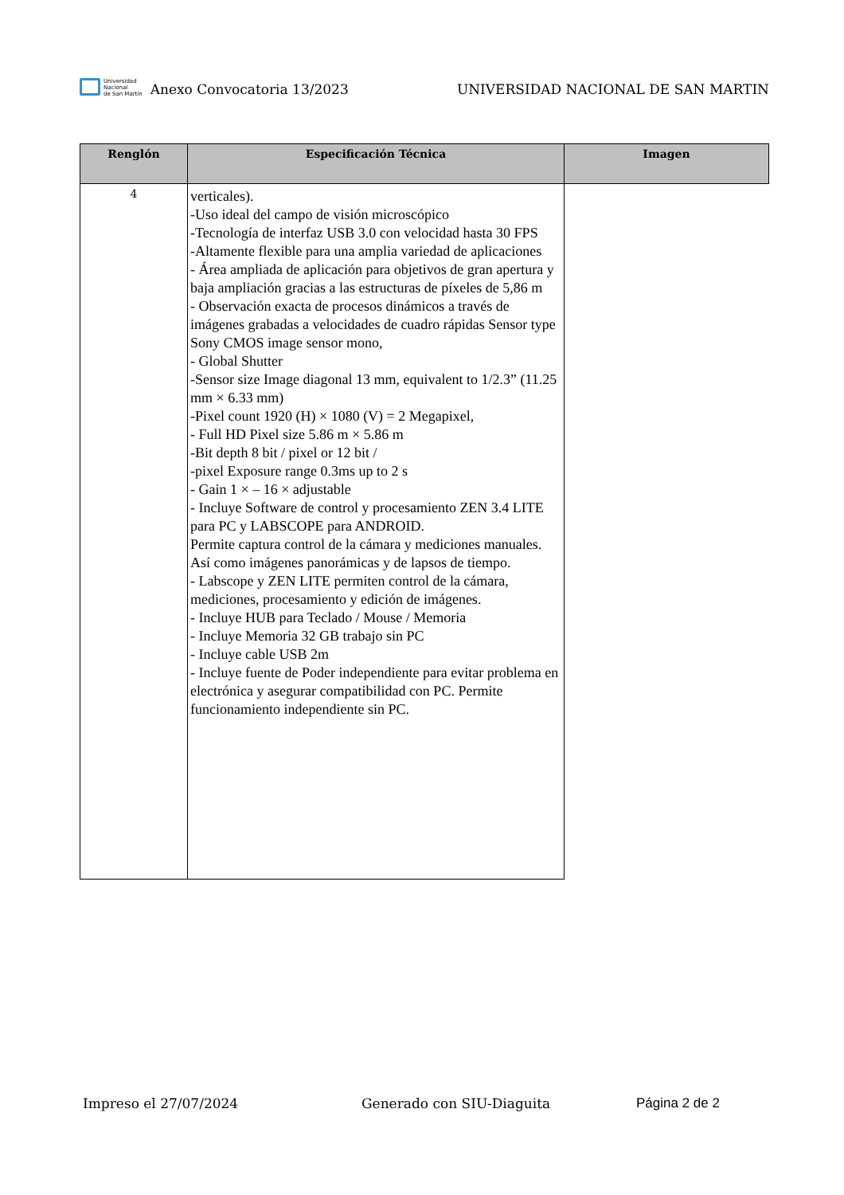Universidad
Nacional
de San Martín
Anexo Convocatoria 13/2023
UNIVERSIDAD NACIONAL DE SAN MARTIN
| Renglón | Especificación Técnica | Imagen |
| --- | --- | --- |
| 4 | verticales). -Uso ideal del campo de visión microscópico -Tecnología de interfaz USB 3.0 con velocidad hasta 30 FPS -Altamente flexible para una amplia variedad de aplicaciones - Área ampliada de aplicación para objetivos de gran apertura y baja ampliación gracias a las estructuras de píxeles de 5,86 m - Observación exacta de procesos dinámicos a través de imágenes grabadas a velocidades de cuadro rápidas Sensor type Sony CMOS image sensor mono, - Global Shutter -Sensor size Image diagonal 13 mm, equivalent to 1/2.3” (11.25 mm × 6.33 mm) -Pixel count 1920 (H) × 1080 (V) = 2 Megapixel, - Full HD Pixel size 5.86 m × 5.86 m -Bit depth 8 bit / pixel or 12 bit / -pixel Exposure range 0.3ms up to 2 s - Gain 1 × – 16 × adjustable - Incluye Software de control y procesamiento ZEN 3.4 LITE para PC y LABSCOPE para ANDROID. Permite captura control de la cámara y mediciones manuales. Así como imágenes panorámicas y de lapsos de tiempo. - Labscope y ZEN LITE permiten control de la cámara, mediciones, procesamiento y edición de imágenes. - Incluye HUB para Teclado / Mouse / Memoria - Incluye Memoria 32 GB trabajo sin PC - Incluye cable USB 2m - Incluye fuente de Poder independiente para evitar problema en electrónica y asegurar compatibilidad con PC. Permite funcionamiento independiente sin PC. | |
Impreso el 27/07/2024 Generado con SIU-Diaguita Página 2 de 2